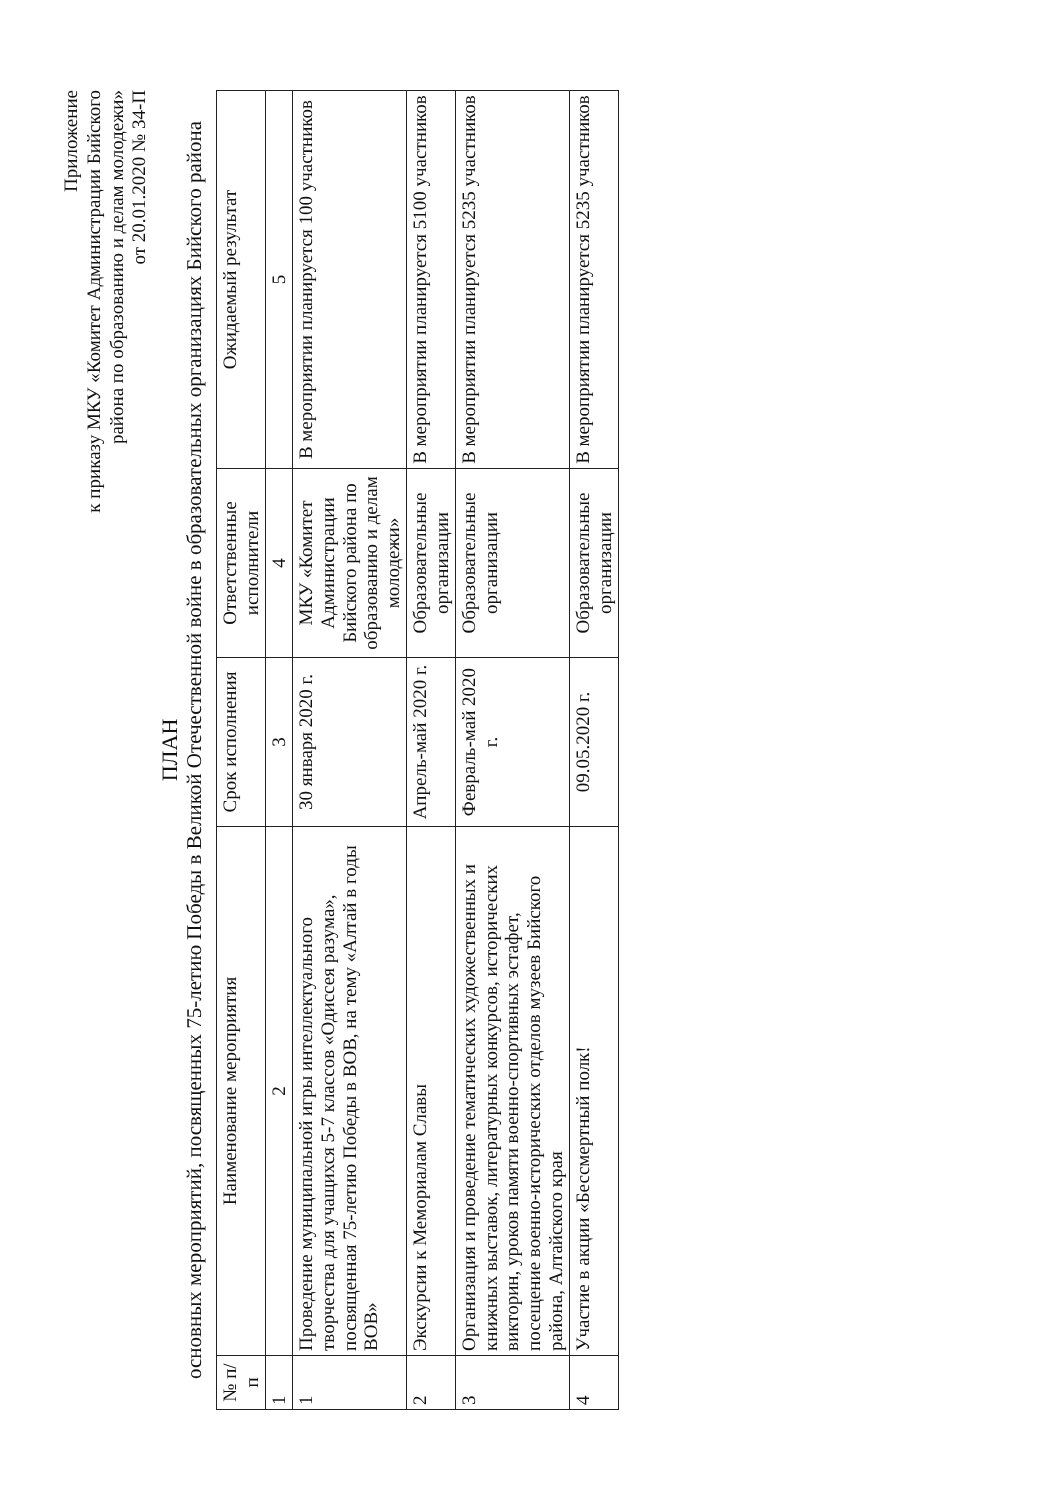Приложение
к приказу МКУ «Комитет Администрации Бийского
района по образованию и делам молодежи»
от 20.01.2020 № 34-П
ПЛАН
основных мероприятий, посвященных 75-летию Победы в Великой Отечественной войне в образовательных организациях Бийского района
| № п/п | Наименование мероприятия | Срок исполнения | Ответственные исполнители | Ожидаемый результат |
| --- | --- | --- | --- | --- |
| 1 | 2 | 3 | 4 | 5 |
| 1 | Проведение муниципальной игры интеллектуального творчества для учащихся 5-7 классов «Одиссея разума», посвященная 75-летию Победы в ВОВ, на тему «Алтай в годы ВОВ» | 30 января 2020 г. | МКУ «Комитет Администрации Бийского района по образованию и делам молодежи» | В мероприятии планируется 100 участников |
| 2 | Экскурсии к Мемориалам Славы | Апрель-май 2020 г. | Образовательные организации | В мероприятии планируется 5100 участников |
| 3 | Организация и проведение тематических художественных и книжных выставок, литературных конкурсов, исторических викторин, уроков памяти военно-спортивных эстафет, посещение военно-исторических отделов музеев Бийского района, Алтайского края | Февраль-май 2020 г. | Образовательные организации | В мероприятии планируется 5235 участников |
| 4 | Участие в акции «Бессмертный полк! | 09.05.2020 г. | Образовательные организации | В мероприятии планируется 5235 участников |